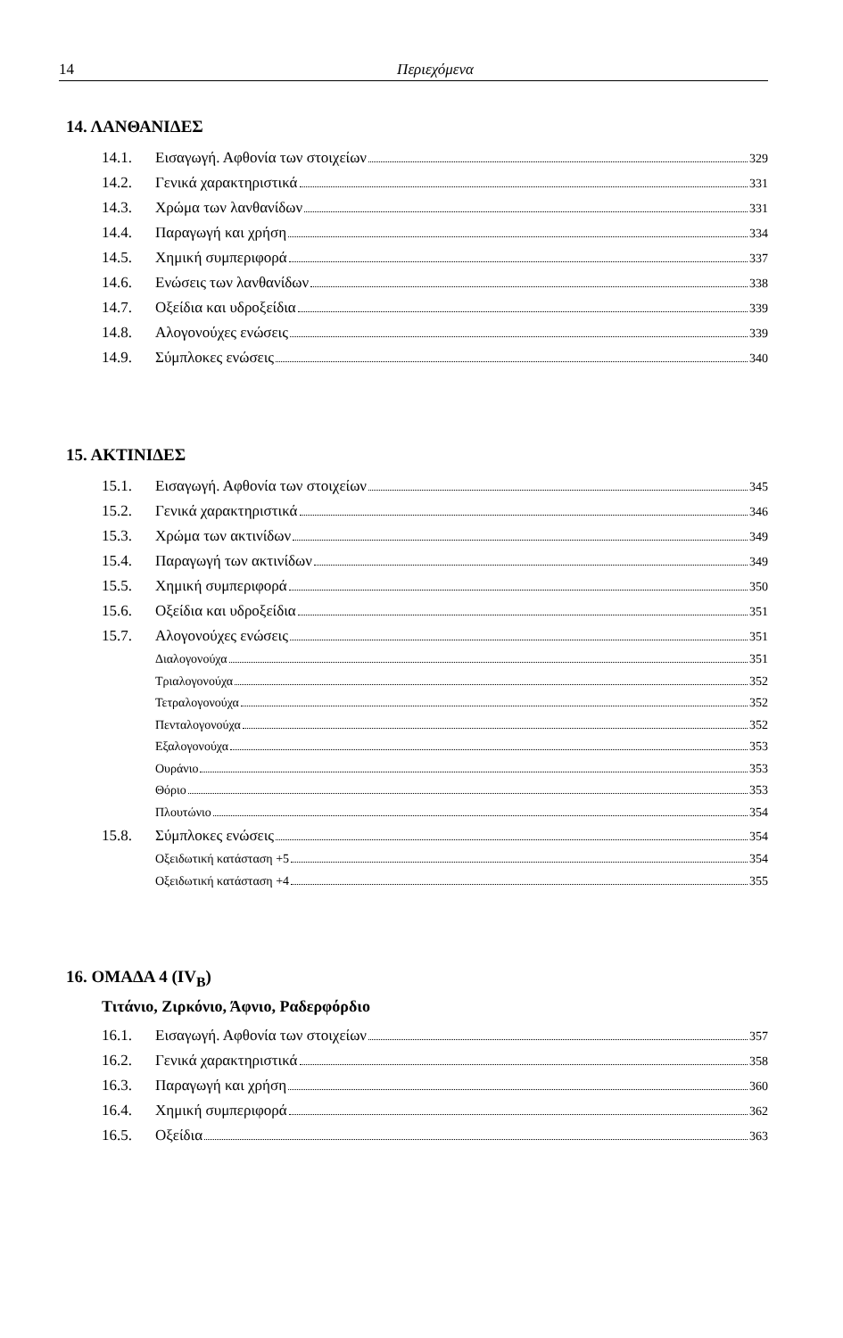14 Περιεχόμενα
14. ΛΑΝΘΑΝΙΔΕΣ
14.1. Εισαγωγή. Αφθονία των στοιχείων 329
14.2. Γενικά χαρακτηριστικά 331
14.3. Χρώμα των λανθανίδων 331
14.4. Παραγωγή και χρήση 334
14.5. Χημική συμπεριφορά 337
14.6. Ενώσεις των λανθανίδων 338
14.7. Οξείδια και υδροξείδια 339
14.8. Αλογονούχες ενώσεις 339
14.9. Σύμπλοκες ενώσεις 340
15. ΑΚΤΙΝΙΔΕΣ
15.1. Εισαγωγή. Αφθονία των στοιχείων 345
15.2. Γενικά χαρακτηριστικά 346
15.3. Χρώμα των ακτινίδων 349
15.4. Παραγωγή των ακτινίδων 349
15.5. Χημική συμπεριφορά 350
15.6. Οξείδια και υδροξείδια 351
15.7. Αλογονούχες ενώσεις 351
Διαλογονούχα 351
Τριαλογονούχα 352
Τετραλογονούχα 352
Πενταλογονούχα 352
Εξαλογονούχα 353
Ουράνιο 353
Θόριο 353
Πλουτώνιο 354
15.8. Σύμπλοκες ενώσεις 354
Οξειδωτική κατάσταση +5 354
Οξειδωτική κατάσταση +4 355
16. ΟΜΑΔΑ 4 (IV<sub>B</sub>)
Τιτάνιο, Ζιρκόνιο, Άφνιο, Ραδερφόρδιο
16.1. Εισαγωγή. Αφθονία των στοιχείων 357
16.2. Γενικά χαρακτηριστικά 358
16.3. Παραγωγή και χρήση 360
16.4. Χημική συμπεριφορά 362
16.5. Οξείδια 363